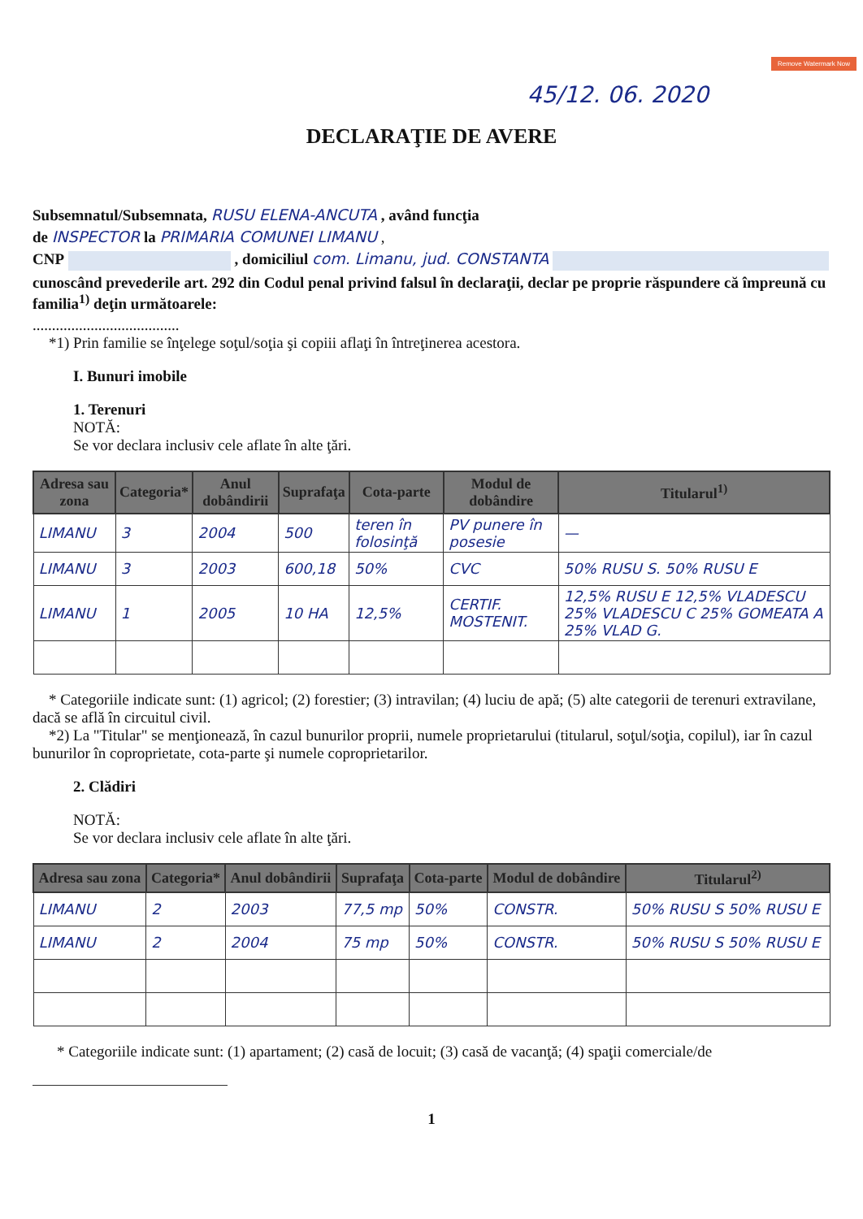Remove Watermark Now
45/12. 06. 2020
DECLARAŢIE DE AVERE
Subsemnatul/Subsemnata, RUSU ELENA-ANCUTA , având funcţia
de INSPECTOR la PRIMARIA COMUNEI LIMANU ,
CNP , domiciliul com. Limanu, jud. CONSTANTA
cunoscând prevederile art. 292 din Codul penal privind falsul în declaraţii, declar pe proprie răspundere că împreună cu familia<sup>1)</sup> deţin următoarele:
......................................
*1) Prin familie se înţelege soţul/soţia şi copiii aflaţi în întreţinerea acestora.
I. Bunuri imobile
1. Terenuri
NOTĂ:
Se vor declara inclusiv cele aflate în alte ţări.
| Adresa sau zona | Categoria* | Anul dobândirii | Suprafaţa | Cota-parte | Modul de dobândire | Titularul<sup>1)</sup> |
| --- | --- | --- | --- | --- | --- | --- |
| LIMANU | 3 | 2004 | 500 | teren în folosinţă | PV punere în posesie | — |
| LIMANU | 3 | 2003 | 600,18 | 50% | CVC | 50% RUSU S. 50% RUSU E |
| LIMANU | 1 | 2005 | 10 HA | 12,5% | CERTIF. MOSTENIT. | 12,5% RUSU E 12,5% VLADESCU 25% VLADESCU C 25% GOMEATA A 25% VLAD G. |
* Categoriile indicate sunt: (1) agricol; (2) forestier; (3) intravilan; (4) luciu de apă; (5) alte categorii de terenuri extravilane, dacă se află în circuitul civil.
*2) La "Titular" se menţionează, în cazul bunurilor proprii, numele proprietarului (titularul, soţul/soţia, copilul), iar în cazul bunurilor în coproprietate, cota-parte şi numele coproprietarilor.
2. Clădiri
NOTĂ:
Se vor declara inclusiv cele aflate în alte ţări.
| Adresa sau zona | Categoria* | Anul dobândirii | Suprafaţa | Cota-parte | Modul de dobândire | Titularul<sup>2)</sup> |
| --- | --- | --- | --- | --- | --- | --- |
| LIMANU | 2 | 2003 | 77,5 mp | 50% | CONSTR. | 50% RUSU S 50% RUSU E |
| LIMANU | 2 | 2004 | 75 mp | 50% | CONSTR. | 50% RUSU S 50% RUSU E |
* Categoriile indicate sunt: (1) apartament; (2) casă de locuit; (3) casă de vacanţă; (4) spaţii comerciale/de
1